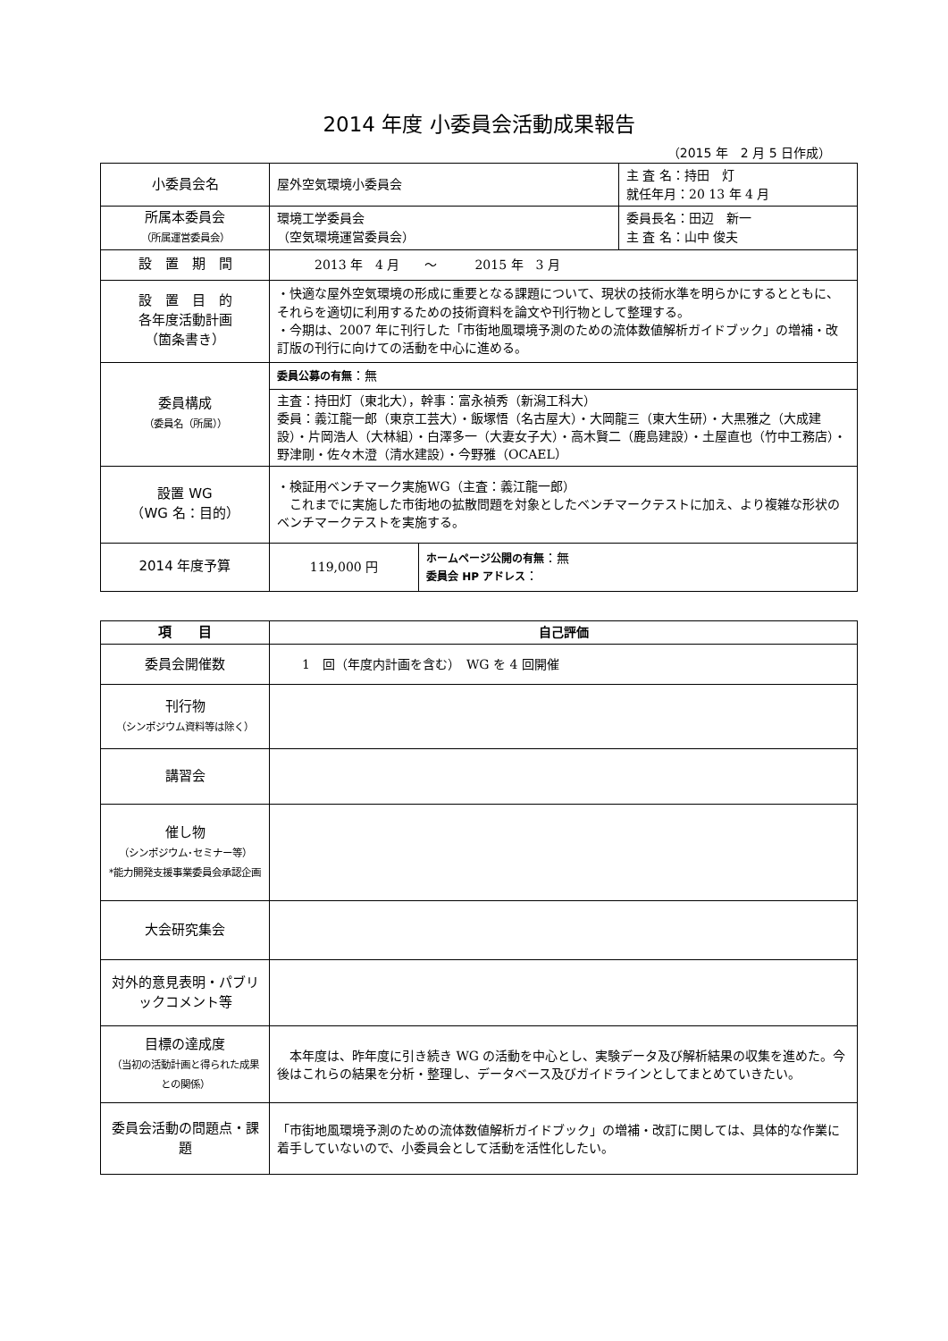2014 年度 小委員会活動成果報告
（2015 年　2 月 5 日作成）
| 小委員会名 | 屋外空気環境小委員会 | | 主 査 名：持田 灯 就任年月：20 13 年 4 月 |
| 所属本委員会 （所属運営委員会） | 環境工学委員会 （空気環境運営委員会） | | 委員長名：田辺 新一 主 査 名：山中 俊夫 |
| 設 置 期 間 | 2013 年 4 月 ～ 2015 年 3 月 | | |
| 設 置 目 的 各年度活動計画 （箇条書き） | ・快適な屋外空気環境の形成に重要となる課題について、現状の技術水準を明らかにするとともに、それらを適切に利用するための技術資料を論文や刊行物として整理する。 ・今期は、2007 年に刊行した「市街地風環境予測のための流体数値解析ガイドブック」の増補・改訂版の刊行に向けての活動を中心に進める。 | | |
| 委員構成 （委員名（所属）） | 委員公募の有無 ：無 | | |
| | 主査：持田灯（東北大），幹事：富永禎秀（新潟工科大） 委員：義江龍一郎（東京工芸大）・飯塚悟（名古屋大）・大岡龍三（東大生研）・大黒雅之（大成建設）・片岡浩人（大林組）・白澤多一（大妻女子大）・高木賢二（鹿島建設）・土屋直也（竹中工務店）・野津剛・佐々木澄（清水建設）・今野雅（OCAEL） | | |
| 設置 WG （WG 名：目的） | ・検証用ベンチマーク実施WG（主査：義江龍一郎） これまでに実施した市街地の拡散問題を対象としたベンチマークテストに加え、より複雑な形状のベンチマークテストを実施する。 | | |
| 2014 年度予算 | 119,000 円 | ホームページ公開の有無 ：無 委員会 HP アドレス ： | |
| 項 目 | 自己評価 |
| --- | --- |
| 委員会開催数 | 1 回（年度内計画を含む） WG を 4 回開催 |
| 刊行物 （シンポジウム資料等は除く） | |
| 講習会 | |
| 催し物 （シンポジウム･セミナー等） *能力開発支援事業委員会承認企画 | |
| 大会研究集会 | |
| 対外的意見表明・パブリックコメント等 | |
| 目標の達成度 （当初の活動計画と得られた成果との関係） | 本年度は、昨年度に引き続き WG の活動を中心とし、実験データ及び解析結果の収集を進めた。今後はこれらの結果を分析・整理し、データベース及びガイドラインとしてまとめていきたい。 |
| 委員会活動の問題点・課題 | 「市街地風環境予測のための流体数値解析ガイドブック」の増補・改訂に関しては、具体的な作業に着手していないので、小委員会として活動を活性化したい。 |